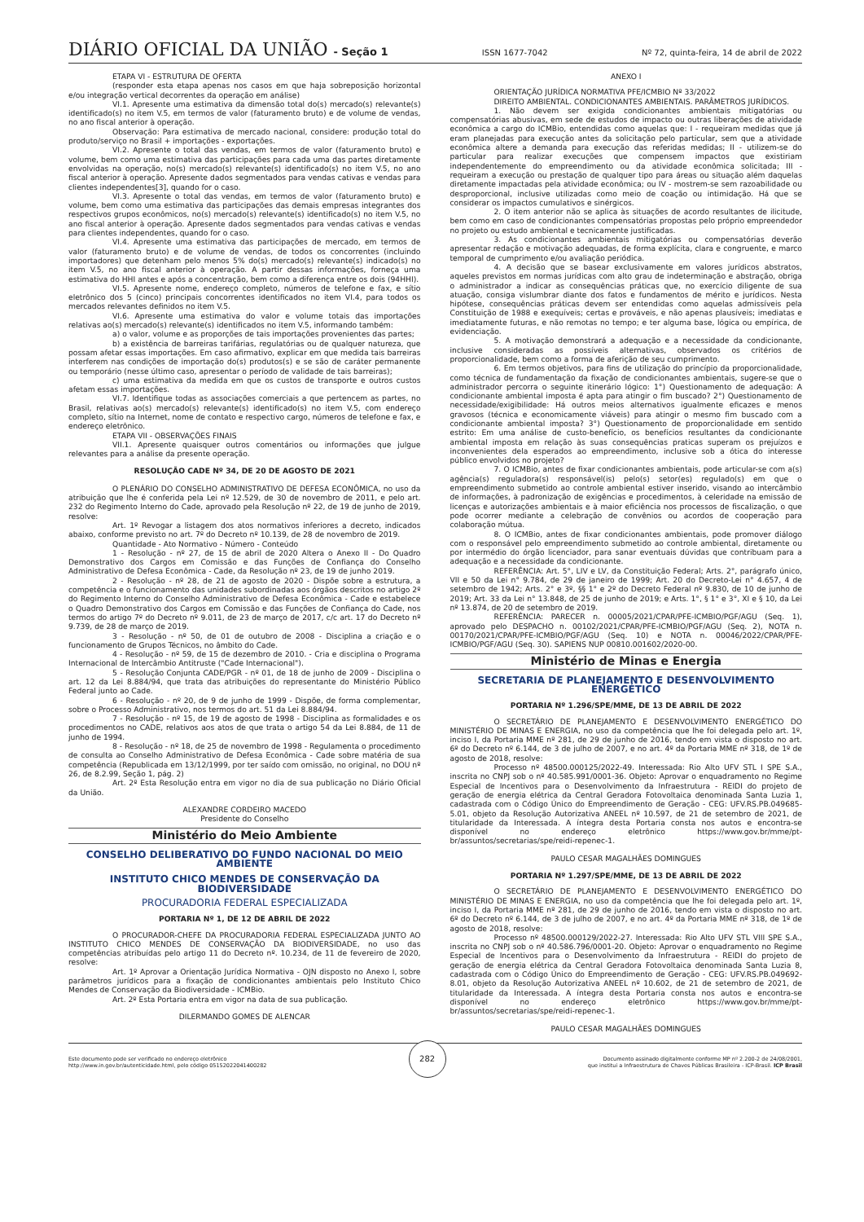DIÁRIO OFICIAL DA UNIÃO - Seção 1
ISSN 1677-7042 Nº 72, quinta-feira, 14 de abril de 2022
ETAPA VI - ESTRUTURA DE OFERTA
(responder esta etapa apenas nos casos em que haja sobreposição horizontal e/ou integração vertical decorrentes da operação em análise)
VI.1. Apresente uma estimativa da dimensão total do(s) mercado(s) relevante(s) identificado(s) no item V.5, em termos de valor (faturamento bruto) e de volume de vendas, no ano fiscal anterior à operação.
Observação: Para estimativa de mercado nacional, considere: produção total do produto/serviço no Brasil + importações - exportações.
VI.2. Apresente o total das vendas, em termos de valor (faturamento bruto) e volume, bem como uma estimativa das participações para cada uma das partes diretamente envolvidas na operação, no(s) mercado(s) relevante(s) identificado(s) no item V.5, no ano fiscal anterior à operação. Apresente dados segmentados para vendas cativas e vendas para clientes independentes[3], quando for o caso.
VI.3. Apresente o total das vendas, em termos de valor (faturamento bruto) e volume, bem como uma estimativa das participações das demais empresas integrantes dos respectivos grupos econômicos, no(s) mercado(s) relevante(s) identificado(s) no item V.5, no ano fiscal anterior à operação. Apresente dados segmentados para vendas cativas e vendas para clientes independentes, quando for o caso.
VI.4. Apresente uma estimativa das participações de mercado, em termos de valor (faturamento bruto) e de volume de vendas, de todos os concorrentes (incluindo importadores) que detenham pelo menos 5% do(s) mercado(s) relevante(s) indicado(s) no item V.5, no ano fiscal anterior à operação. A partir dessas informações, forneça uma estimativa do HHI antes e após a concentração, bem como a diferença entre os dois (94HHI).
VI.5. Apresente nome, endereço completo, números de telefone e fax, e sítio eletrônico dos 5 (cinco) principais concorrentes identificados no item VI.4, para todos os mercados relevantes definidos no item V.5.
VI.6. Apresente uma estimativa do valor e volume totais das importações relativas ao(s) mercado(s) relevante(s) identificados no item V.5, informando também:
a) o valor, volume e as proporções de tais importações provenientes das partes;
b) a existência de barreiras tarifárias, regulatórias ou de qualquer natureza, que possam afetar essas importações. Em caso afirmativo, explicar em que medida tais barreiras interferem nas condições de importação do(s) produtos(s) e se são de caráter permanente ou temporário (nesse último caso, apresentar o período de validade de tais barreiras);
c) uma estimativa da medida em que os custos de transporte e outros custos afetam essas importações.
VI.7. Identifique todas as associações comerciais a que pertencem as partes, no Brasil, relativas ao(s) mercado(s) relevante(s) identificado(s) no item V.5, com endereço completo, sítio na Internet, nome de contato e respectivo cargo, números de telefone e fax, e endereço eletrônico.
ETAPA VII - OBSERVAÇÕES FINAIS
VII.1. Apresente quaisquer outros comentários ou informações que julgue relevantes para a análise da presente operação.
RESOLUÇÃO CADE Nº 34, DE 20 DE AGOSTO DE 2021
O PLENÁRIO DO CONSELHO ADMINISTRATIVO DE DEFESA ECONÔMICA, no uso da atribuição que lhe é conferida pela Lei nº 12.529, de 30 de novembro de 2011, e pelo art. 232 do Regimento Interno do Cade, aprovado pela Resolução nº 22, de 19 de junho de 2019, resolve:
Art. 1º Revogar a listagem dos atos normativos inferiores a decreto, indicados abaixo, conforme previsto no art. 7º do Decreto nº 10.139, de 28 de novembro de 2019.
Quantidade - Ato Normativo - Número - Conteúdo
1 - Resolução - nº 27, de 15 de abril de 2020 Altera o Anexo II - Do Quadro Demonstrativo dos Cargos em Comissão e das Funções de Confiança do Conselho Administrativo de Defesa Econômica - Cade, da Resolução nº 23, de 19 de junho 2019.
2 - Resolução - nº 28, de 21 de agosto de 2020 - Dispõe sobre a estrutura, a competência e o funcionamento das unidades subordinadas aos órgãos descritos no artigo 2º do Regimento Interno do Conselho Administrativo de Defesa Econômica - Cade e estabelece o Quadro Demonstrativo dos Cargos em Comissão e das Funções de Confiança do Cade, nos termos do artigo 7º do Decreto nº 9.011, de 23 de março de 2017, c/c art. 17 do Decreto nº 9.739, de 28 de março de 2019.
3 - Resolução - nº 50, de 01 de outubro de 2008 - Disciplina a criação e o funcionamento de Grupos Técnicos, no âmbito do Cade.
4 - Resolução - nº 59, de 15 de dezembro de 2010. - Cria e disciplina o Programa Internacional de Intercâmbio Antitruste ("Cade Internacional").
5 - Resolução Conjunta CADE/PGR - nº 01, de 18 de junho de 2009 - Disciplina o art. 12 da Lei 8.884/94, que trata das atribuições do representante do Ministério Público Federal junto ao Cade.
6 - Resolução - nº 20, de 9 de junho de 1999 - Dispõe, de forma complementar, sobre o Processo Administrativo, nos termos do art. 51 da Lei 8.884/94.
7 - Resolução - nº 15, de 19 de agosto de 1998 - Disciplina as formalidades e os procedimentos no CADE, relativos aos atos de que trata o artigo 54 da Lei 8.884, de 11 de junho de 1994.
8 - Resolução - nº 18, de 25 de novembro de 1998 - Regulamenta o procedimento de consulta ao Conselho Administrativo de Defesa Econômica - Cade sobre matéria de sua competência (Republicada em 13/12/1999, por ter saído com omissão, no original, no DOU nº 26, de 8.2.99, Seção 1, pág. 2)
Art. 2º Esta Resolução entra em vigor no dia de sua publicação no Diário Oficial da União.
ALEXANDRE CORDEIRO MACEDO
Presidente do Conselho
Ministério do Meio Ambiente
CONSELHO DELIBERATIVO DO FUNDO NACIONAL DO MEIO AMBIENTE
INSTITUTO CHICO MENDES DE CONSERVAÇÃO DA BIODIVERSIDADE
PROCURADORIA FEDERAL ESPECIALIZADA
PORTARIA Nº 1, DE 12 DE ABRIL DE 2022
O PROCURADOR-CHEFE DA PROCURADORIA FEDERAL ESPECIALIZADA JUNTO AO INSTITUTO CHICO MENDES DE CONSERVAÇÃO DA BIODIVERSIDADE, no uso das competências atribuídas pelo artigo 11 do Decreto nº. 10.234, de 11 de fevereiro de 2020, resolve:
Art. 1º Aprovar a Orientação Jurídica Normativa - OJN disposto no Anexo I, sobre parâmetros jurídicos para a fixação de condicionantes ambientais pelo Instituto Chico Mendes de Conservação da Biodiversidade - ICMBio.
Art. 2º Esta Portaria entra em vigor na data de sua publicação.
DILERMANDO GOMES DE ALENCAR
ANEXO I
ORIENTAÇÃO JURÍDICA NORMATIVA PFE/ICMBIO Nº 33/2022
DIREITO AMBIENTAL. CONDICIONANTES AMBIENTAIS. PARÂMETROS JURÍDICOS.
1. Não devem ser exigida condicionantes ambientais mitigatórias ou compensatórias abusivas, em sede de estudos de impacto ou outras liberações de atividade econômica a cargo do ICMBio, entendidas como aquelas que: I - requeiram medidas que já eram planejadas para execução antes da solicitação pelo particular, sem que a atividade econômica altere a demanda para execução das referidas medidas; II - utilizem-se do particular para realizar execuções que compensem impactos que existiriam independentemente do empreendimento ou da atividade econômica solicitada; III - requeiram a execução ou prestação de qualquer tipo para áreas ou situação além daquelas diretamente impactadas pela atividade econômica; ou IV - mostrem-se sem razoabilidade ou desproporcional, inclusive utilizadas como meio de coação ou intimidação. Há que se considerar os impactos cumulativos e sinérgicos.
2. O item anterior não se aplica às situações de acordo resultantes de ilicitude, bem como em caso de condicionantes compensatórias propostas pelo próprio empreendedor no projeto ou estudo ambiental e tecnicamente justificadas.
3. As condicionantes ambientais mitigatórias ou compensatórias deverão apresentar redação e motivação adequadas, de forma explícita, clara e congruente, e marco temporal de cumprimento e/ou avaliação periódica.
4. A decisão que se basear exclusivamente em valores jurídicos abstratos, aqueles previstos em normas jurídicas com alto grau de indeterminação e abstração, obriga o administrador a indicar as consequências práticas que, no exercício diligente de sua atuação, consiga vislumbrar diante dos fatos e fundamentos de mérito e jurídicos. Nesta hipótese, consequências práticas devem ser entendidas como aquelas admissíveis pela Constituição de 1988 e exequíveis; certas e prováveis, e não apenas plausíveis; imediatas e imediatamente futuras, e não remotas no tempo; e ter alguma base, lógica ou empírica, de evidenciação.
5. A motivação demonstrará a adequação e a necessidade da condicionante, inclusive consideradas as possíveis alternativas, observados os critérios de proporcionalidade, bem como a forma de aferição de seu cumprimento.
6. Em termos objetivos, para fins de utilização do princípio da proporcionalidade, como técnica de fundamentação da fixação de condicionantes ambientais, sugere-se que o administrador percorra o seguinte itinerário lógico: 1°) Questionamento de adequação: A condicionante ambiental imposta é apta para atingir o fim buscado? 2°) Questionamento de necessidade/exigibilidade: Há outros meios alternativos igualmente eficazes e menos gravosos (técnica e economicamente viáveis) para atingir o mesmo fim buscado com a condicionante ambiental imposta? 3°) Questionamento de proporcionalidade em sentido estrito: Em uma análise de custo-benefício, os benefícios resultantes da condicionante ambiental imposta em relação às suas consequências praticas superam os prejuízos e inconvenientes dela esperados ao empreendimento, inclusive sob a ótica do interesse público envolvidos no projeto?
7. O ICMBio, antes de fixar condicionantes ambientais, pode articular-se com a(s) agência(s) reguladora(s) responsável(is) pelo(s) setor(es) regulado(s) em que o empreendimento submetido ao controle ambiental estiver inserido, visando ao intercâmbio de informações, à padronização de exigências e procedimentos, à celeridade na emissão de licenças e autorizações ambientais e à maior eficiência nos processos de fiscalização, o que pode ocorrer mediante a celebração de convênios ou acordos de cooperação para colaboração mútua.
8. O ICMBio, antes de fixar condicionantes ambientais, pode promover diálogo com o responsável pelo empreendimento submetido ao controle ambiental, diretamente ou por intermédio do órgão licenciador, para sanar eventuais dúvidas que contribuam para a adequação e a necessidade da condicionante.
REFERÊNCIA: Art. 5°, LIV e LV, da Constituição Federal; Arts. 2°, parágrafo único, VII e 50 da Lei n° 9.784, de 29 de janeiro de 1999; Art. 20 do Decreto-Lei n° 4.657, 4 de setembro de 1942; Arts. 2° e 3º, §§ 1° e 2º do Decreto Federal nº 9.830, de 10 de junho de 2019; Art. 33 da Lei n° 13.848, de 25 de junho de 2019; e Arts. 1°, § 1° e 3°, XI e § 10, da Lei nº 13.874, de 20 de setembro de 2019.
REFERÊNCIA: PARECER n. 00005/2021/CPAR/PFE-ICMBIO/PGF/AGU (Seq. 1), aprovado pelo DESPACHO n. 00102/2021/CPAR/PFE-ICMBIO/PGF/AGU (Seq. 2), NOTA n. 00170/2021/CPAR/PFE-ICMBIO/PGF/AGU (Seq. 10) e NOTA n. 00046/2022/CPAR/PFE-ICMBIO/PGF/AGU (Seq. 30). SAPIENS NUP 00810.001602/2020-00.
Ministério de Minas e Energia
SECRETARIA DE PLANEJAMENTO E DESENVOLVIMENTO ENERGÉTICO
PORTARIA Nº 1.296/SPE/MME, DE 13 DE ABRIL DE 2022
O SECRETÁRIO DE PLANEJAMENTO E DESENVOLVIMENTO ENERGÉTICO DO MINISTÉRIO DE MINAS E ENERGIA, no uso da competência que lhe foi delegada pelo art. 1º, inciso I, da Portaria MME nº 281, de 29 de junho de 2016, tendo em vista o disposto no art. 6º do Decreto nº 6.144, de 3 de julho de 2007, e no art. 4º da Portaria MME nº 318, de 1º de agosto de 2018, resolve:
Processo nº 48500.000125/2022-49. Interessada: Rio Alto UFV STL I SPE S.A., inscrita no CNPJ sob o nº 40.585.991/0001-36. Objeto: Aprovar o enquadramento no Regime Especial de Incentivos para o Desenvolvimento da Infraestrutura - REIDI do projeto de geração de energia elétrica da Central Geradora Fotovoltaica denominada Santa Luzia 1, cadastrada com o Código Único do Empreendimento de Geração - CEG: UFV.RS.PB.049685-5.01, objeto da Resolução Autorizativa ANEEL nº 10.597, de 21 de setembro de 2021, de titularidade da Interessada. A íntegra desta Portaria consta nos autos e encontra-se disponível no endereço eletrônico https://www.gov.br/mme/pt-br/assuntos/secretarias/spe/reidi-repenec-1.
PAULO CESAR MAGALHÃES DOMINGUES
PORTARIA Nº 1.297/SPE/MME, DE 13 DE ABRIL DE 2022
O SECRETÁRIO DE PLANEJAMENTO E DESENVOLVIMENTO ENERGÉTICO DO MINISTÉRIO DE MINAS E ENERGIA, no uso da competência que lhe foi delegada pelo art. 1º, inciso I, da Portaria MME nº 281, de 29 de junho de 2016, tendo em vista o disposto no art. 6º do Decreto nº 6.144, de 3 de julho de 2007, e no art. 4º da Portaria MME nº 318, de 1º de agosto de 2018, resolve:
Processo nº 48500.000129/2022-27. Interessada: Rio Alto UFV STL VIII SPE S.A., inscrita no CNPJ sob o nº 40.586.796/0001-20. Objeto: Aprovar o enquadramento no Regime Especial de Incentivos para o Desenvolvimento da Infraestrutura - REIDI do projeto de geração de energia elétrica da Central Geradora Fotovoltaica denominada Santa Luzia 8, cadastrada com o Código Único do Empreendimento de Geração - CEG: UFV.RS.PB.049692-8.01, objeto da Resolução Autorizativa ANEEL nº 10.602, de 21 de setembro de 2021, de titularidade da Interessada. A íntegra desta Portaria consta nos autos e encontra-se disponível no endereço eletrônico https://www.gov.br/mme/pt-br/assuntos/secretarias/spe/reidi-repenec-1.
PAULO CESAR MAGALHÃES DOMINGUES
Este documento pode ser verificado no endereço eletrônico
http://www.in.gov.br/autenticidade.html, pelo código 05152022041400282
282
Documento assinado digitalmente conforme MP nº 2.200-2 de 24/08/2001,
que institui a Infraestrutura de Chaves Públicas Brasileira - ICP-Brasil. ICP Brasil